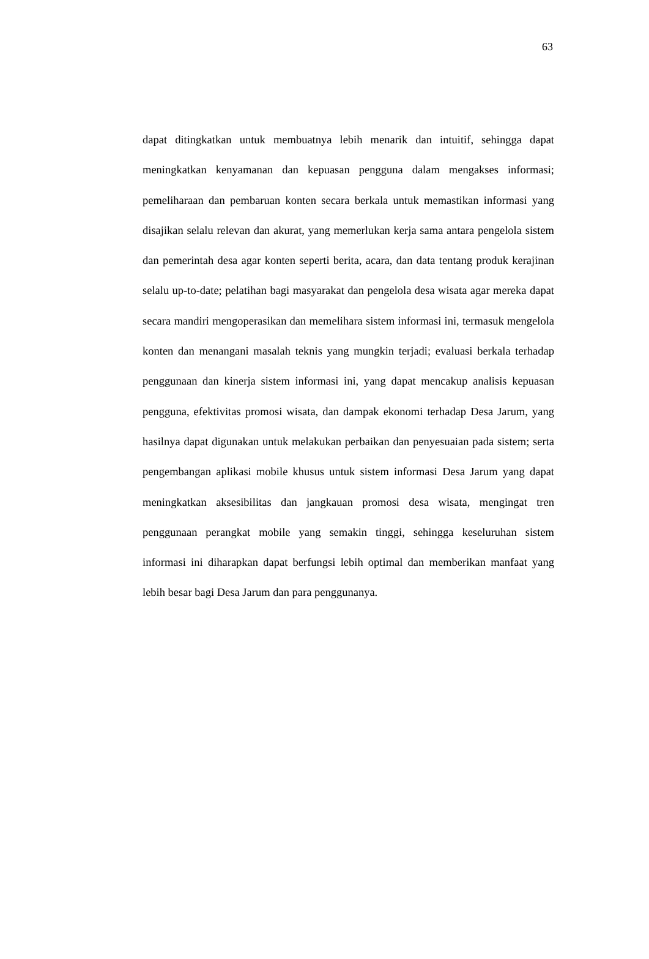63
dapat ditingkatkan untuk membuatnya lebih menarik dan intuitif, sehingga dapat meningkatkan kenyamanan dan kepuasan pengguna dalam mengakses informasi; pemeliharaan dan pembaruan konten secara berkala untuk memastikan informasi yang disajikan selalu relevan dan akurat, yang memerlukan kerja sama antara pengelola sistem dan pemerintah desa agar konten seperti berita, acara, dan data tentang produk kerajinan selalu up-to-date; pelatihan bagi masyarakat dan pengelola desa wisata agar mereka dapat secara mandiri mengoperasikan dan memelihara sistem informasi ini, termasuk mengelola konten dan menangani masalah teknis yang mungkin terjadi; evaluasi berkala terhadap penggunaan dan kinerja sistem informasi ini, yang dapat mencakup analisis kepuasan pengguna, efektivitas promosi wisata, dan dampak ekonomi terhadap Desa Jarum, yang hasilnya dapat digunakan untuk melakukan perbaikan dan penyesuaian pada sistem; serta pengembangan aplikasi mobile khusus untuk sistem informasi Desa Jarum yang dapat meningkatkan aksesibilitas dan jangkauan promosi desa wisata, mengingat tren penggunaan perangkat mobile yang semakin tinggi, sehingga keseluruhan sistem informasi ini diharapkan dapat berfungsi lebih optimal dan memberikan manfaat yang lebih besar bagi Desa Jarum dan para penggunanya.